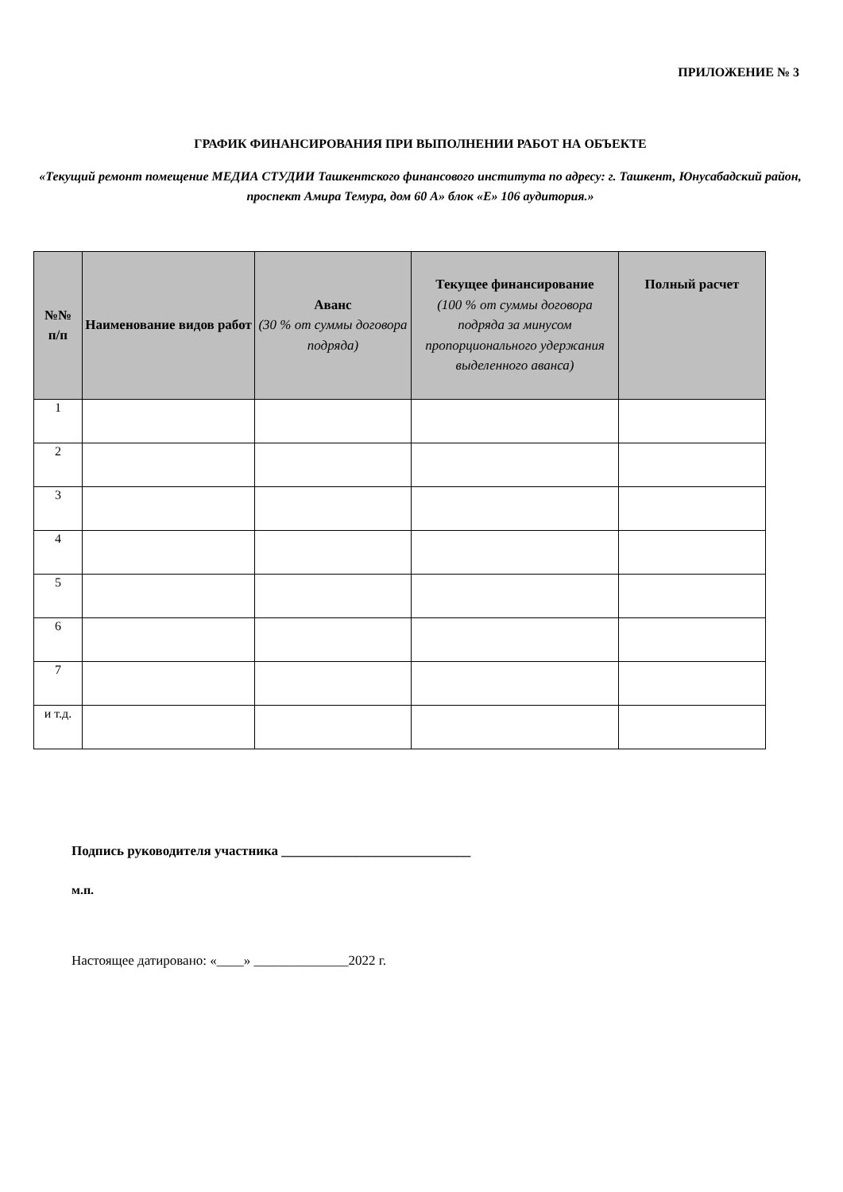ПРИЛОЖЕНИЕ № 3
ГРАФИК ФИНАНСИРОВАНИЯ ПРИ ВЫПОЛНЕНИИ РАБОТ НА ОБЪЕКТЕ
«Текущий ремонт помещение МЕДИА СТУДИИ Ташкентского финансового института по адресу: г. Ташкент, Юнусабадский район, проспект Амира Темура, дом 60 А» блок «Е» 106 аудитория.»
| №№ п/п | Наименование видов работ | Аванс (30 % от суммы договора подряда) | Текущее финансирование (100 % от суммы договора подряда за минусом пропорционального удержания выделенного аванса) | Полный расчет |
| --- | --- | --- | --- | --- |
| 1 | | | | |
| 2 | | | | |
| 3 | | | | |
| 4 | | | | |
| 5 | | | | |
| 6 | | | | |
| 7 | | | | |
| и т.д. | | | | |
Подпись руководителя участника ____________________________
м.п.
Настоящее датировано: «____» ______________2022 г.